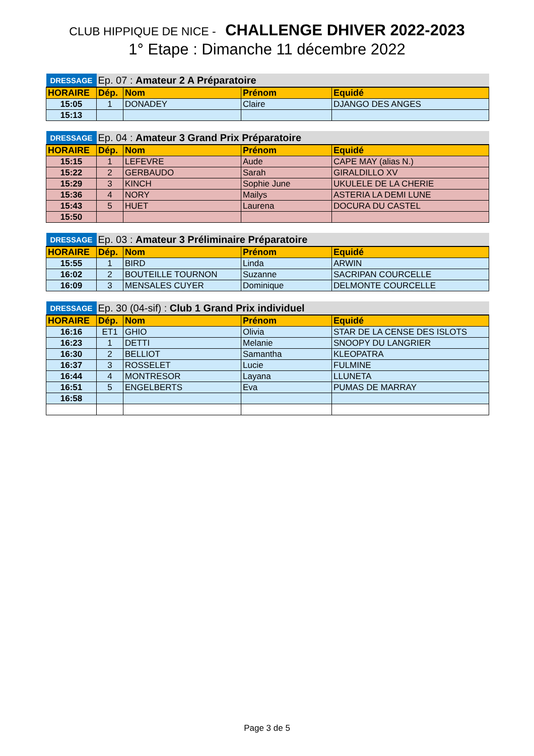CLUB HIPPIQUE DE NICE - CHALLENGE DHIVER 2022-2023
1° Etape : Dimanche 11 décembre 2022
| DRESSAGE | Ep. 07 : Amateur 2 A Préparatoire | | | |
| HORAIRE | Dép. | Nom | Prénom | Equidé |
| 15:05 | 1 | DONADEY | Claire | DJANGO DES ANGES |
| 15:13 | | | | |
| DRESSAGE | Ep. 04 : Amateur 3 Grand Prix Préparatoire | | | |
| HORAIRE | Dép. | Nom | Prénom | Equidé |
| 15:15 | 1 | LEFEVRE | Aude | CAPE MAY (alias N.) |
| 15:22 | 2 | GERBAUDO | Sarah | GIRALDILLO XV |
| 15:29 | 3 | KINCH | Sophie June | UKULELE DE LA CHERIE |
| 15:36 | 4 | NORY | Mailys | ASTERIA LA DEMI LUNE |
| 15:43 | 5 | HUET | Laurena | DOCURA DU CASTEL |
| 15:50 | | | | |
| DRESSAGE | Ep. 03 : Amateur 3 Préliminaire Préparatoire | | | |
| HORAIRE | Dép. | Nom | Prénom | Equidé |
| 15:55 | 1 | BIRD | Linda | ARWIN |
| 16:02 | 2 | BOUTEILLE TOURNON | Suzanne | SACRIPAN COURCELLE |
| 16:09 | 3 | MENSALES CUYER | Dominique | DELMONTE COURCELLE |
| DRESSAGE | Ep. 30 (04-sif) : Club 1 Grand Prix individuel | | | |
| HORAIRE | Dép. | Nom | Prénom | Equidé |
| 16:16 | ET1 | GHIO | Olivia | STAR DE LA CENSE DES ISLOTS |
| 16:23 | 1 | DETTI | Melanie | SNOOPY DU LANGRIER |
| 16:30 | 2 | BELLIOT | Samantha | KLEOPATRA |
| 16:37 | 3 | ROSSELET | Lucie | FULMINE |
| 16:44 | 4 | MONTRESOR | Layana | LLUNETA |
| 16:51 | 5 | ENGELBERTS | Eva | PUMAS DE MARRAY |
| 16:58 | | | | |
Page 3 de 5